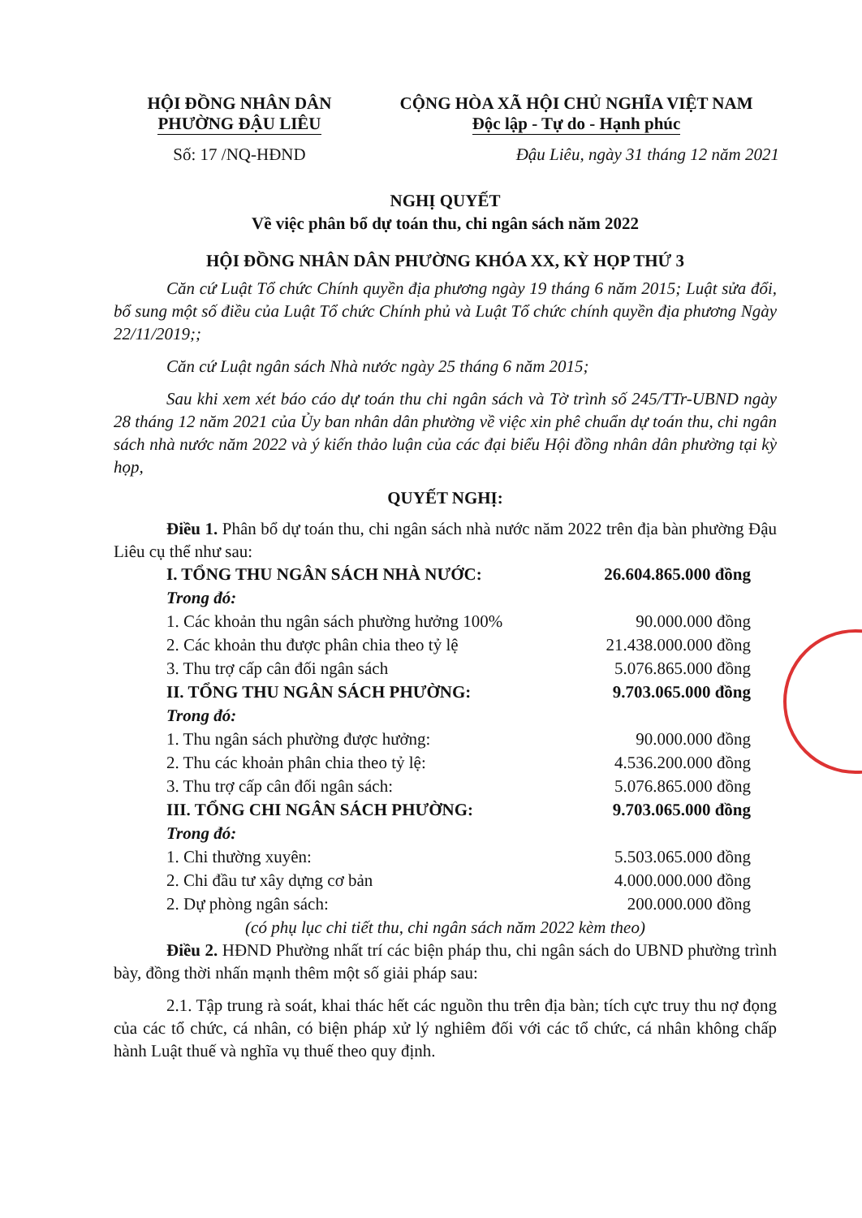HỘI ĐỒNG NHÂN DÂN
PHƯỜNG ĐẬU LIÊU
Số: 17 /NQ-HĐND
CỘNG HÒA XÃ HỘI CHỦ NGHĨA VIỆT NAM
Độc lập - Tự do - Hạnh phúc
Đậu Liêu, ngày 31 tháng 12 năm 2021
NGHỊ QUYẾT
Về việc phân bổ dự toán thu, chi ngân sách năm 2022
HỘI ĐỒNG NHÂN DÂN PHƯỜNG KHÓA XX, KỲ HỌP THỨ 3
Căn cứ Luật Tổ chức Chính quyền địa phương ngày 19 tháng 6 năm 2015; Luật sửa đổi, bổ sung một số điều của Luật Tổ chức Chính phủ và Luật Tổ chức chính quyền địa phương Ngày 22/11/2019;;
Căn cứ Luật ngân sách Nhà nước ngày 25 tháng 6 năm 2015;
Sau khi xem xét báo cáo dự toán thu chi ngân sách và Tờ trình số 245/TTr-UBND ngày 28 tháng 12 năm 2021 của Ủy ban nhân dân phường về việc xin phê chuẩn dự toán thu, chi ngân sách nhà nước năm 2022 và ý kiến thảo luận của các đại biểu Hội đồng nhân dân phường tại kỳ họp,
QUYẾT NGHỊ:
Điều 1. Phân bổ dự toán thu, chi ngân sách nhà nước năm 2022 trên địa bàn phường Đậu Liêu cụ thể như sau:
I. TỔNG THU NGÂN SÁCH NHÀ NƯỚC: 26.604.865.000 đồng
Trong đó:
1. Các khoản thu ngân sách phường hưởng 100% 90.000.000 đồng
2. Các khoản thu được phân chia theo tỷ lệ 21.438.000.000 đồng
3. Thu trợ cấp cân đối ngân sách 5.076.865.000 đồng
II. TỔNG THU NGÂN SÁCH PHƯỜNG: 9.703.065.000 đồng
Trong đó:
1. Thu ngân sách phường được hưởng: 90.000.000 đồng
2. Thu các khoản phân chia theo tỷ lệ: 4.536.200.000 đồng
3. Thu trợ cấp cân đối ngân sách: 5.076.865.000 đồng
III. TỔNG CHI NGÂN SÁCH PHƯỜNG: 9.703.065.000 đồng
Trong đó:
1. Chi thường xuyên: 5.503.065.000 đồng
2. Chi đầu tư xây dựng cơ bản 4.000.000.000 đồng
2. Dự phòng ngân sách: 200.000.000 đồng
(có phụ lục chi tiết thu, chi ngân sách năm 2022 kèm theo)
Điều 2. HĐND Phường nhất trí các biện pháp thu, chi ngân sách do UBND phường trình bày, đồng thời nhấn mạnh thêm một số giải pháp sau:
2.1. Tập trung rà soát, khai thác hết các nguồn thu trên địa bàn; tích cực truy thu nợ đọng của các tổ chức, cá nhân, có biện pháp xử lý nghiêm đối với các tổ chức, cá nhân không chấp hành Luật thuế và nghĩa vụ thuế theo quy định.